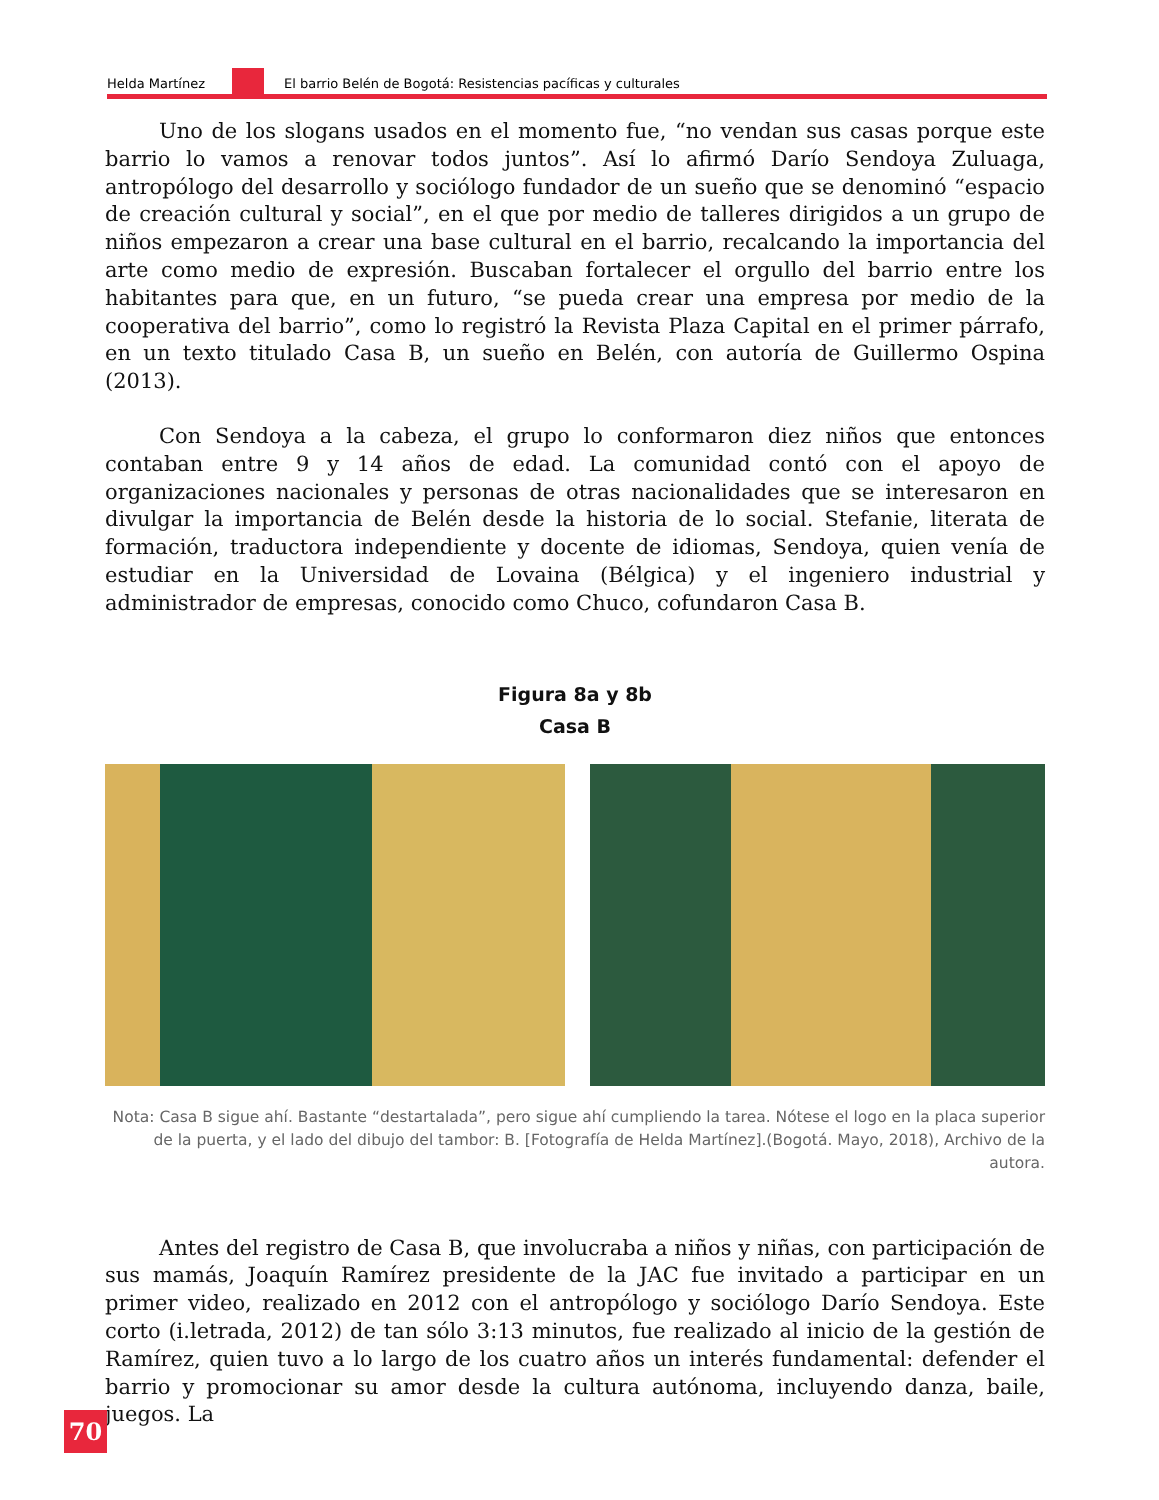Helda Martínez El barrio Belén de Bogotá: Resistencias pacíficas y culturales
Uno de los slogans usados en el momento fue, “no vendan sus casas porque este barrio lo vamos a renovar todos juntos”. Así lo afirmó Darío Sendoya Zuluaga, antropólogo del desarrollo y sociólogo fundador de un sueño que se denominó “espacio de creación cultural y social”, en el que por medio de talleres dirigidos a un grupo de niños empezaron a crear una base cultural en el barrio, recalcando la importancia del arte como medio de expresión. Buscaban fortalecer el orgullo del barrio entre los habitantes para que, en un futuro, “se pueda crear una empresa por medio de la cooperativa del barrio”, como lo registró la Revista Plaza Capital en el primer párrafo, en un texto titulado Casa B, un sueño en Belén, con autoría de Guillermo Ospina (2013).
Con Sendoya a la cabeza, el grupo lo conformaron diez niños que entonces contaban entre 9 y 14 años de edad. La comunidad contó con el apoyo de organizaciones nacionales y personas de otras nacionalidades que se interesaron en divulgar la importancia de Belén desde la historia de lo social. Stefanie, literata de formación, traductora independiente y docente de idiomas, Sendoya, quien venía de estudiar en la Universidad de Lovaina (Bélgica) y el ingeniero industrial y administrador de empresas, conocido como Chuco, cofundaron Casa B.
Figura 8a y 8b
Casa B
Nota: Casa B sigue ahí. Bastante “destartalada”, pero sigue ahí cumpliendo la tarea. Nótese el logo en la placa superior de la puerta, y el lado del dibujo del tambor: B. [Fotografía de Helda Martínez].(Bogotá. Mayo, 2018), Archivo de la autora.
Antes del registro de Casa B, que involucraba a niños y niñas, con participación de sus mamás, Joaquín Ramírez presidente de la JAC fue invitado a participar en un primer video, realizado en 2012 con el antropólogo y sociólogo Darío Sendoya. Este corto (i.letrada, 2012) de tan sólo 3:13 minutos, fue realizado al inicio de la gestión de Ramírez, quien tuvo a lo largo de los cuatro años un interés fundamental: defender el barrio y promocionar su amor desde la cultura autónoma, incluyendo danza, baile, juegos. La
70